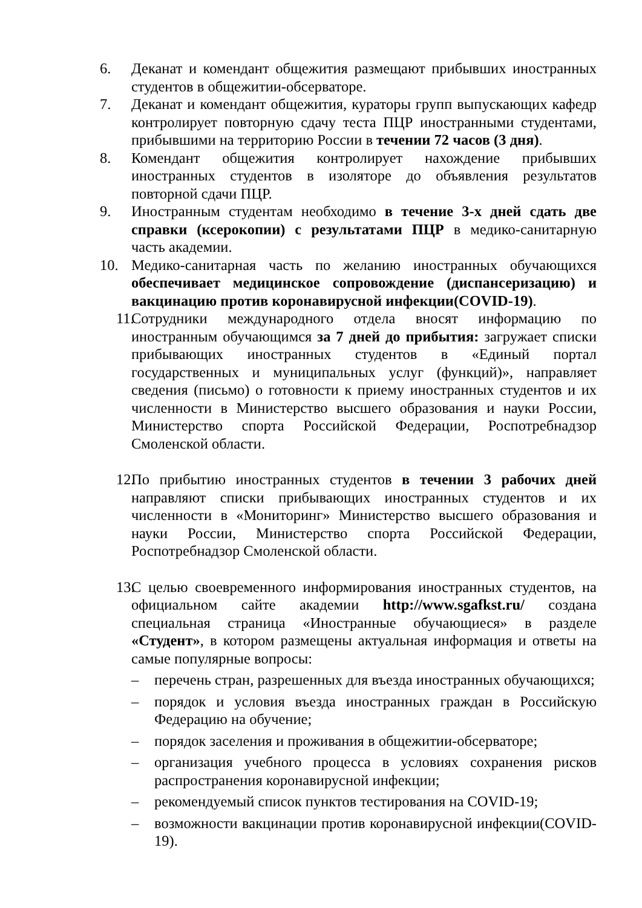6. Деканат и комендант общежития размещают прибывших иностранных студентов в общежитии-обсерваторе.
7. Деканат и комендант общежития, кураторы групп выпускающих кафедр контролирует повторную сдачу теста ПЦР иностранными студентами, прибывшими на территорию России в течении 72 часов (3 дня).
8. Комендант общежития контролирует нахождение прибывших иностранных студентов в изоляторе до объявления результатов повторной сдачи ПЦР.
9. Иностранным студентам необходимо в течение 3-х дней сдать две справки (ксерокопии) с результатами ПЦР в медико-санитарную часть академии.
10. Медико-санитарная часть по желанию иностранных обучающихся обеспечивает медицинское сопровождение (диспансеризацию) и вакцинацию против коронавирусной инфекции(COVID-19).
11.
Сотрудники международного отдела вносят информацию по иностранным обучающимся за 7 дней до прибытия: загружает списки прибывающих иностранных студентов в «Единый портал государственных и муниципальных услуг (функций)», направляет сведения (письмо) о готовности к приему иностранных студентов и их численности в Министерство высшего образования и науки России, Министерство спорта Российской Федерации, Роспотребнадзор Смоленской области.
12.
По прибытию иностранных студентов в течении 3 рабочих дней направляют списки прибывающих иностранных студентов и их численности в «Мониторинг» Министерство высшего образования и науки России, Министерство спорта Российской Федерации, Роспотребнадзор Смоленской области.
13.
С целью своевременного информирования иностранных студентов, на официальном сайте академии http://www.sgafkst.ru/ создана специальная страница «Иностранные обучающиеся» в разделе «Студент», в котором размещены актуальная информация и ответы на самые популярные вопросы:
– перечень стран, разрешенных для въезда иностранных обучающихся;
– порядок и условия въезда иностранных граждан в Российскую Федерацию на обучение;
– порядок заселения и проживания в общежитии-обсерваторе;
– организация учебного процесса в условиях сохранения рисков распространения коронавирусной инфекции;
– рекомендуемый список пунктов тестирования на COVID-19;
– возможности вакцинации против коронавирусной инфекции(COVID-19).